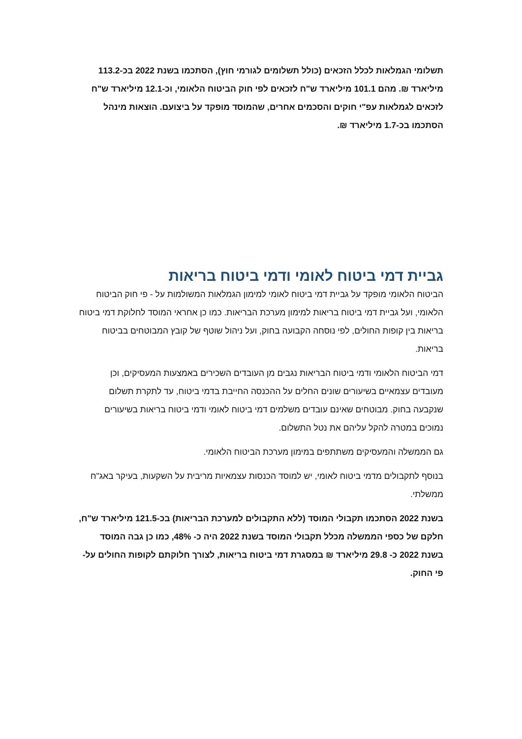תשלומי הגמלאות לכלל הזכאים (כולל תשלומים לגורמי חוץ), הסתכמו בשנת 2022 בכ-113.2 מיליארד ₪. מהם 101.1 מיליארד ש"ח לזכאים לפי חוק הביטוח הלאומי, וכ-12.1 מיליארד ש"ח לזכאים לגמלאות עפ"י חוקים והסכמים אחרים, שהמוסד מופקד על ביצועם. הוצאות מינהל הסתכמו בכ-1.7 מיליארד ₪.
גביית דמי ביטוח לאומי ודמי ביטוח בריאות
הביטוח הלאומי מופקד על גביית דמי ביטוח לאומי למימון הגמלאות המשולמות על - פי חוק הביטוח הלאומי, ועל גביית דמי ביטוח בריאות למימון מערכת הבריאות. כמו כן אחראי המוסד לחלוקת דמי ביטוח בריאות בין קופות החולים, לפי נוסחה הקבועה בחוק, ועל ניהול שוטף של קובץ המבוטחים בביטוח בריאות.
דמי הביטוח הלאומי ודמי ביטוח הבריאות נגבים מן העובדים השכירים באמצעות המעסיקים, וכן מעובדים עצמאיים בשיעורים שונים החלים על ההכנסה החייבת בדמי ביטוח, עד לתקרת תשלום שנקבעה בחוק. מבוטחים שאינם עובדים משלמים דמי ביטוח לאומי ודמי ביטוח בריאות בשיעורים נמוכים במטרה להקל עליהם את נטל התשלום.
גם הממשלה והמעסיקים משתתפים במימון מערכת הביטוח הלאומי.
בנוסף לתקבולים מדמי ביטוח לאומי, יש למוסד הכנסות עצמאיות מריבית על השקעות, בעיקר באג"ח ממשלתי.
בשנת 2022 הסתכמו תקבולי המוסד (ללא התקבולים למערכת הבריאות) בכ-121.5 מיליארד ש"ח, חלקם של כספי הממשלה מכלל תקבולי המוסד בשנת 2022 היה כ- 48%, כמו כן גבה המוסד בשנת 2022 כ- 29.8 מיליארד ₪ במסגרת דמי ביטוח בריאות, לצורך חלוקתם לקופות החולים על-פי החוק.